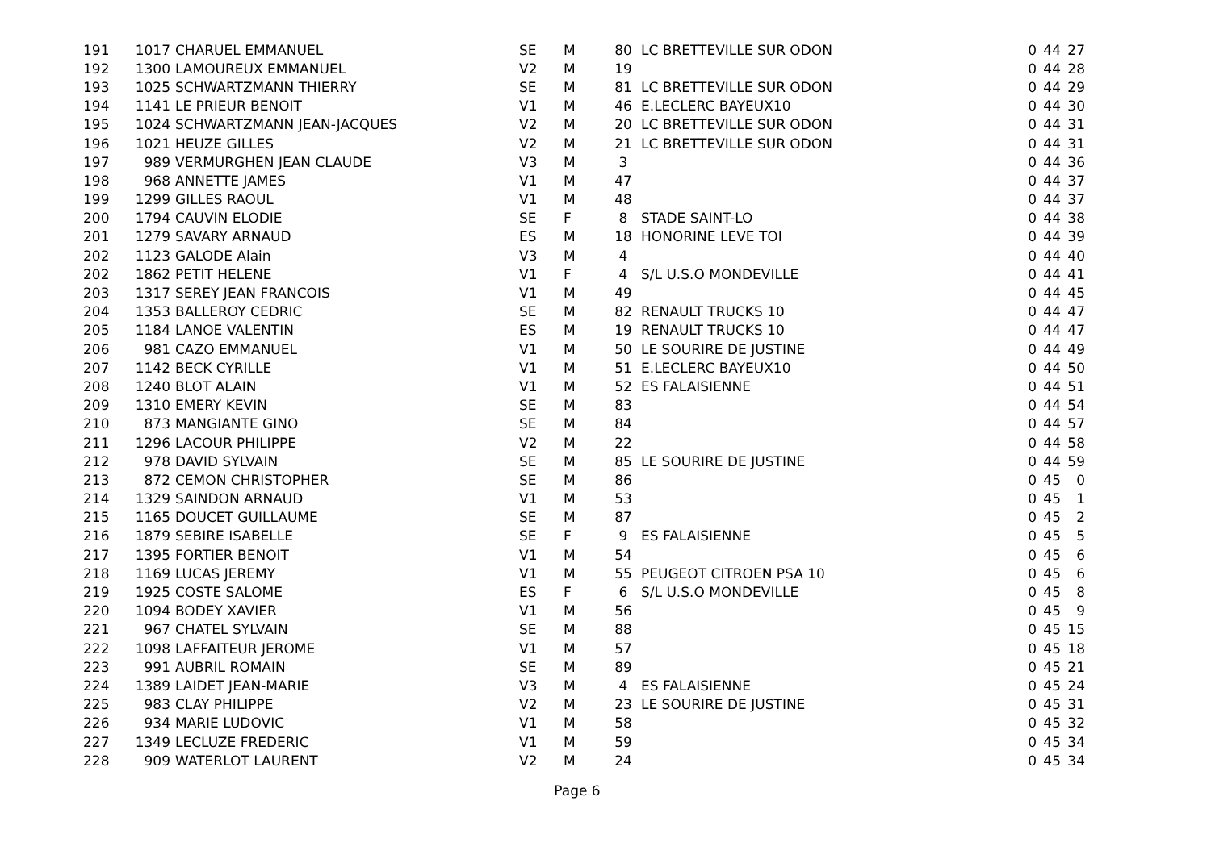| 191 | 1017 | CHARUEL EMMANUEL | SE | M | 80 | LC BRETTEVILLE SUR ODON | 0 | 44 | 27 |
| 192 | 1300 | LAMOUREUX EMMANUEL | V2 | M | 19 | | 0 | 44 | 28 |
| 193 | 1025 | SCHWARTZMANN THIERRY | SE | M | 81 | LC BRETTEVILLE SUR ODON | 0 | 44 | 29 |
| 194 | 1141 | LE PRIEUR BENOIT | V1 | M | 46 | E.LECLERC BAYEUX10 | 0 | 44 | 30 |
| 195 | 1024 | SCHWARTZMANN JEAN-JACQUES | V2 | M | 20 | LC BRETTEVILLE SUR ODON | 0 | 44 | 31 |
| 196 | 1021 | HEUZE GILLES | V2 | M | 21 | LC BRETTEVILLE SUR ODON | 0 | 44 | 31 |
| 197 | 989 | VERMURGHEN JEAN CLAUDE | V3 | M | 3 | | 0 | 44 | 36 |
| 198 | 968 | ANNETTE JAMES | V1 | M | 47 | | 0 | 44 | 37 |
| 199 | 1299 | GILLES RAOUL | V1 | M | 48 | | 0 | 44 | 37 |
| 200 | 1794 | CAUVIN ELODIE | SE | F | 8 | STADE SAINT-LO | 0 | 44 | 38 |
| 201 | 1279 | SAVARY ARNAUD | ES | M | 18 | HONORINE LEVE TOI | 0 | 44 | 39 |
| 202 | 1123 | GALODE Alain | V3 | M | 4 | | 0 | 44 | 40 |
| 202 | 1862 | PETIT HELENE | V1 | F | 4 | S/L U.S.O MONDEVILLE | 0 | 44 | 41 |
| 203 | 1317 | SEREY JEAN FRANCOIS | V1 | M | 49 | | 0 | 44 | 45 |
| 204 | 1353 | BALLEROY CEDRIC | SE | M | 82 | RENAULT TRUCKS 10 | 0 | 44 | 47 |
| 205 | 1184 | LANOE VALENTIN | ES | M | 19 | RENAULT TRUCKS 10 | 0 | 44 | 47 |
| 206 | 981 | CAZO EMMANUEL | V1 | M | 50 | LE SOURIRE DE JUSTINE | 0 | 44 | 49 |
| 207 | 1142 | BECK CYRILLE | V1 | M | 51 | E.LECLERC BAYEUX10 | 0 | 44 | 50 |
| 208 | 1240 | BLOT ALAIN | V1 | M | 52 | ES FALAISIENNE | 0 | 44 | 51 |
| 209 | 1310 | EMERY KEVIN | SE | M | 83 | | 0 | 44 | 54 |
| 210 | 873 | MANGIANTE GINO | SE | M | 84 | | 0 | 44 | 57 |
| 211 | 1296 | LACOUR PHILIPPE | V2 | M | 22 | | 0 | 44 | 58 |
| 212 | 978 | DAVID SYLVAIN | SE | M | 85 | LE SOURIRE DE JUSTINE | 0 | 44 | 59 |
| 213 | 872 | CEMON CHRISTOPHER | SE | M | 86 | | 0 | 45 | 0 |
| 214 | 1329 | SAINDON ARNAUD | V1 | M | 53 | | 0 | 45 | 1 |
| 215 | 1165 | DOUCET GUILLAUME | SE | M | 87 | | 0 | 45 | 2 |
| 216 | 1879 | SEBIRE ISABELLE | SE | F | 9 | ES FALAISIENNE | 0 | 45 | 5 |
| 217 | 1395 | FORTIER BENOIT | V1 | M | 54 | | 0 | 45 | 6 |
| 218 | 1169 | LUCAS JEREMY | V1 | M | 55 | PEUGEOT CITROEN PSA 10 | 0 | 45 | 6 |
| 219 | 1925 | COSTE SALOME | ES | F | 6 | S/L U.S.O MONDEVILLE | 0 | 45 | 8 |
| 220 | 1094 | BODEY XAVIER | V1 | M | 56 | | 0 | 45 | 9 |
| 221 | 967 | CHATEL SYLVAIN | SE | M | 88 | | 0 | 45 | 15 |
| 222 | 1098 | LAFFAITEUR JEROME | V1 | M | 57 | | 0 | 45 | 18 |
| 223 | 991 | AUBRIL ROMAIN | SE | M | 89 | | 0 | 45 | 21 |
| 224 | 1389 | LAIDET JEAN-MARIE | V3 | M | 4 | ES FALAISIENNE | 0 | 45 | 24 |
| 225 | 983 | CLAY PHILIPPE | V2 | M | 23 | LE SOURIRE DE JUSTINE | 0 | 45 | 31 |
| 226 | 934 | MARIE LUDOVIC | V1 | M | 58 | | 0 | 45 | 32 |
| 227 | 1349 | LECLUZE FREDERIC | V1 | M | 59 | | 0 | 45 | 34 |
| 228 | 909 | WATERLOT LAURENT | V2 | M | 24 | | 0 | 45 | 34 |
Page 6